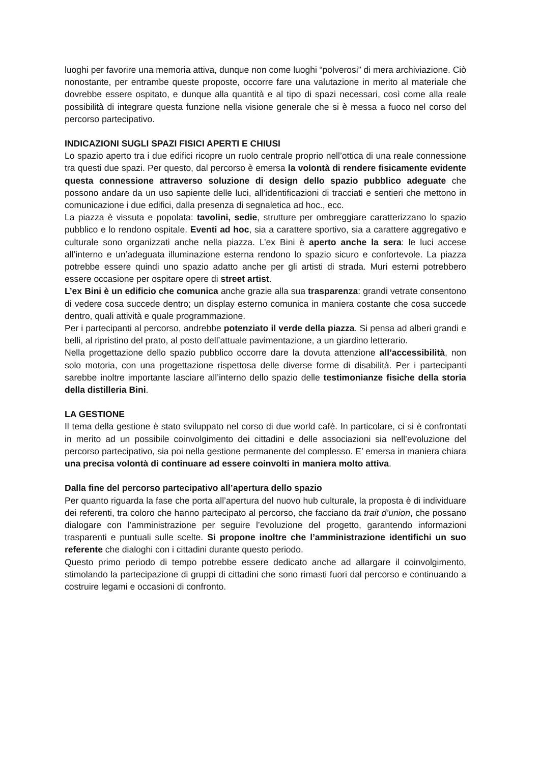luoghi per favorire una memoria attiva, dunque non come luoghi “polverosi” di mera archiviazione. Ciò nonostante, per entrambe queste proposte, occorre fare una valutazione in merito al materiale che dovrebbe essere ospitato, e dunque alla quantità e al tipo di spazi necessari, così come alla reale possibilità di integrare questa funzione nella visione generale che si è messa a fuoco nel corso del percorso partecipativo.
INDICAZIONI SUGLI SPAZI FISICI APERTI E CHIUSI
Lo spazio aperto tra i due edifici ricopre un ruolo centrale proprio nell’ottica di una reale connessione tra questi due spazi. Per questo, dal percorso è emersa la volontà di rendere fisicamente evidente questa connessione attraverso soluzione di design dello spazio pubblico adeguate che possono andare da un uso sapiente delle luci, all’identificazioni di tracciati e sentieri che mettono in comunicazione i due edifici, dalla presenza di segnaletica ad hoc., ecc.
La piazza è vissuta e popolata: tavolini, sedie, strutture per ombreggiare caratterizzano lo spazio pubblico e lo rendono ospitale. Eventi ad hoc, sia a carattere sportivo, sia a carattere aggregativo e culturale sono organizzati anche nella piazza. L’ex Bini è aperto anche la sera: le luci accese all’interno e un’adeguata illuminazione esterna rendono lo spazio sicuro e confortevole. La piazza potrebbe essere quindi uno spazio adatto anche per gli artisti di strada. Muri esterni potrebbero essere occasione per ospitare opere di street artist.
L’ex Bini è un edificio che comunica anche grazie alla sua trasparenza: grandi vetrate consentono di vedere cosa succede dentro; un display esterno comunica in maniera costante che cosa succede dentro, quali attività e quale programmazione.
Per i partecipanti al percorso, andrebbe potenziato il verde della piazza. Si pensa ad alberi grandi e belli, al ripristino del prato, al posto dell’attuale pavimentazione, a un giardino letterario.
Nella progettazione dello spazio pubblico occorre dare la dovuta attenzione all’accessibilità, non solo motoria, con una progettazione rispettosa delle diverse forme di disabilità. Per i partecipanti sarebbe inoltre importante lasciare all’interno dello spazio delle testimonianze fisiche della storia della distilleria Bini.
LA GESTIONE
Il tema della gestione è stato sviluppato nel corso di due world cafè. In particolare, ci si è confrontati in merito ad un possibile coinvolgimento dei cittadini e delle associazioni sia nell’evoluzione del percorso partecipativo, sia poi nella gestione permanente del complesso. E’ emersa in maniera chiara una precisa volontà di continuare ad essere coinvolti in maniera molto attiva.
Dalla fine del percorso partecipativo all’apertura dello spazio
Per quanto riguarda la fase che porta all’apertura del nuovo hub culturale, la proposta è di individuare dei referenti, tra coloro che hanno partecipato al percorso, che facciano da trait d’union, che possano dialogare con l’amministrazione per seguire l’evoluzione del progetto, garantendo informazioni trasparenti e puntuali sulle scelte. Si propone inoltre che l’amministrazione identifichi un suo referente che dialoghi con i cittadini durante questo periodo.
Questo primo periodo di tempo potrebbe essere dedicato anche ad allargare il coinvolgimento, stimolando la partecipazione di gruppi di cittadini che sono rimasti fuori dal percorso e continuando a costruire legami e occasioni di confronto.